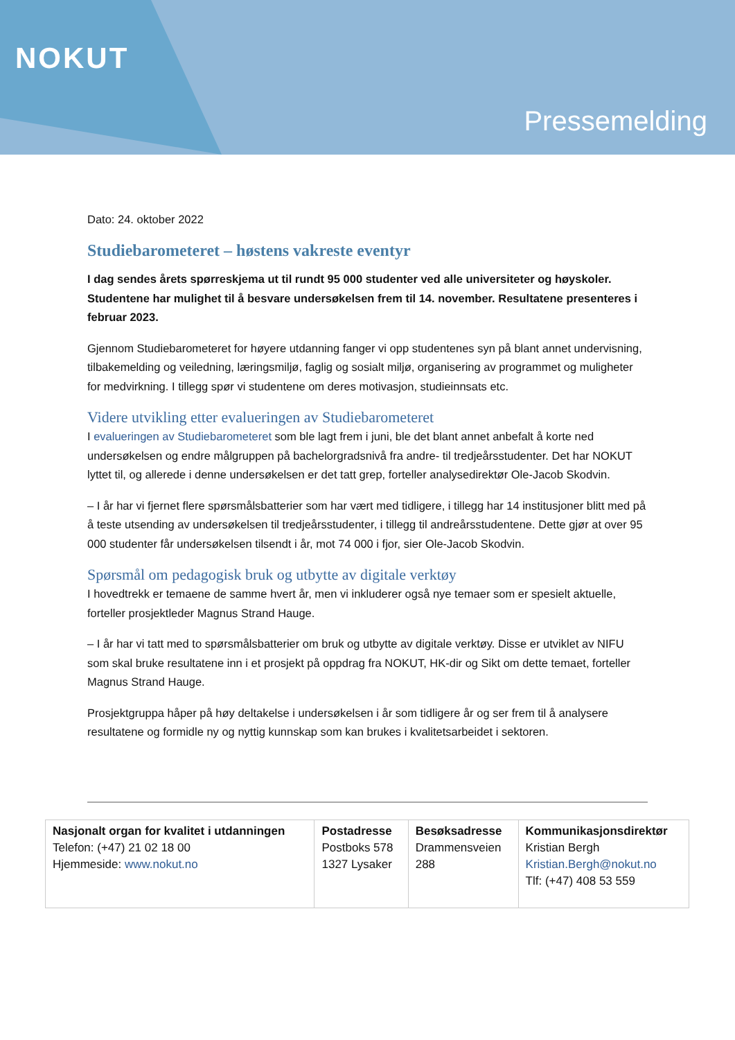NOKUT
Pressemelding
Dato: 24. oktober 2022
Studiebarometeret – høstens vakreste eventyr
I dag sendes årets spørreskjema ut til rundt 95 000 studenter ved alle universiteter og høyskoler. Studentene har mulighet til å besvare undersøkelsen frem til 14. november. Resultatene presenteres i februar 2023.
Gjennom Studiebarometeret for høyere utdanning fanger vi opp studentenes syn på blant annet undervisning, tilbakemelding og veiledning, læringsmiljø, faglig og sosialt miljø, organisering av programmet og muligheter for medvirkning. I tillegg spør vi studentene om deres motivasjon, studieinnsats etc.
Videre utvikling etter evalueringen av Studiebarometeret
I evalueringen av Studiebarometeret som ble lagt frem i juni, ble det blant annet anbefalt å korte ned undersøkelsen og endre målgruppen på bachelorgradsnivå fra andre- til tredjeårsstudenter. Det har NOKUT lyttet til, og allerede i denne undersøkelsen er det tatt grep, forteller analysedirektør Ole-Jacob Skodvin.
– I år har vi fjernet flere spørsmålsbatterier som har vært med tidligere, i tillegg har 14 institusjoner blitt med på å teste utsending av undersøkelsen til tredjeårsstudenter, i tillegg til andreårsstudentene. Dette gjør at over 95 000 studenter får undersøkelsen tilsendt i år, mot 74 000 i fjor, sier Ole-Jacob Skodvin.
Spørsmål om pedagogisk bruk og utbytte av digitale verktøy
I hovedtrekk er temaene de samme hvert år, men vi inkluderer også nye temaer som er spesielt aktuelle, forteller prosjektleder Magnus Strand Hauge.
– I år har vi tatt med to spørsmålsbatterier om bruk og utbytte av digitale verktøy. Disse er utviklet av NIFU som skal bruke resultatene inn i et prosjekt på oppdrag fra NOKUT, HK-dir og Sikt om dette temaet, forteller Magnus Strand Hauge.
Prosjektgruppa håper på høy deltakelse i undersøkelsen i år som tidligere år og ser frem til å analysere resultatene og formidle ny og nyttig kunnskap som kan brukes i kvalitetsarbeidet i sektoren.
| Nasjonalt organ for kvalitet i utdanningen Telefon: (+47) 21 02 18 00 Hjemmeside: www.nokut.no | Postadresse Postboks 578 1327 Lysaker | Besøksadresse Drammensveien 288 | Kommunikasjonsdirektør Kristian Bergh Kristian.Bergh@nokut.no Tlf: (+47) 408 53 559 |